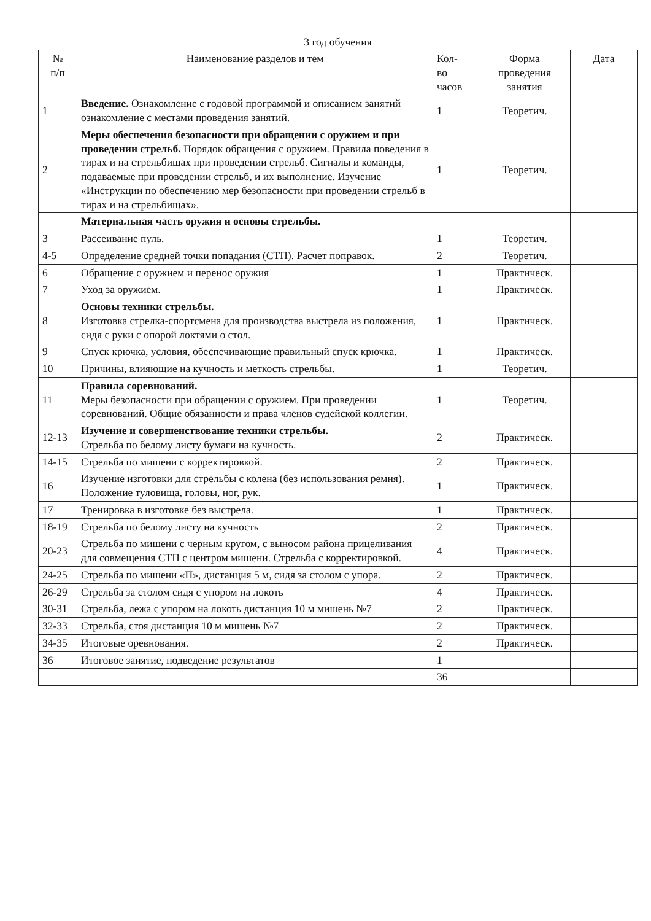3 год обучения
| № п/п | Наименование разделов и тем | Кол- во часов | Форма проведения занятия | Дата |
| --- | --- | --- | --- | --- |
| 1 | Введение. Ознакомление с годовой программой и описанием занятий ознакомление с местами проведения занятий. | 1 | Теоретич. | |
| 2 | Меры обеспечения безопасности при обращении с оружием и при проведении стрельб. Порядок обращения с оружием. Правила поведения в тирах и на стрельбищах при проведении стрельб. Сигналы и команды, подаваемые при проведении стрельб, и их выполнение. Изучение «Инструкции по обеспечению мер безопасности при проведении стрельб в тирах и на стрельбищах». | 1 | Теоретич. | |
| | Материальная часть оружия и основы стрельбы. | | | |
| 3 | Рассеивание пуль. | 1 | Теоретич. | |
| 4-5 | Определение средней точки попадания (СТП). Расчет поправок. | 2 | Теоретич. | |
| 6 | Обращение с оружием и перенос оружия | 1 | Практическ. | |
| 7 | Уход за оружием. | 1 | Практическ. | |
| 8 | Основы техники стрельбы. Изготовка стрелка-спортсмена для производства выстрела из положения, сидя с руки с опорой локтями о стол. | 1 | Практическ. | |
| 9 | Спуск крючка, условия, обеспечивающие правильный спуск крючка. | 1 | Практическ. | |
| 10 | Причины, влияющие на кучность и меткость стрельбы. | 1 | Теоретич. | |
| 11 | Правила соревнований. Меры безопасности при обращении с оружием. При проведении соревнований. Общие обязанности и права членов судейской коллегии. | 1 | Теоретич. | |
| 12-13 | Изучение и совершенствование техники стрельбы. Стрельба по белому листу бумаги на кучность. | 2 | Практическ. | |
| 14-15 | Стрельба по мишени с корректировкой. | 2 | Практическ. | |
| 16 | Изучение изготовки для стрельбы с колена (без использования ремня). Положение туловища, головы, ног, рук. | 1 | Практическ. | |
| 17 | Тренировка в изготовке без выстрела. | 1 | Практическ. | |
| 18-19 | Стрельба по белому листу на кучность | 2 | Практическ. | |
| 20-23 | Стрельба по мишени с черным кругом, с выносом района прицеливания для совмещения СТП с центром мишени. Стрельба с корректировкой. | 4 | Практическ. | |
| 24-25 | Стрельба по мишени «П», дистанция 5 м, сидя за столом с упора. | 2 | Практическ. | |
| 26-29 | Стрельба за столом сидя с упором на локоть | 4 | Практическ. | |
| 30-31 | Стрельба, лежа с упором на локоть дистанция 10 м мишень №7 | 2 | Практическ. | |
| 32-33 | Стрельба, стоя дистанция 10 м мишень №7 | 2 | Практическ. | |
| 34-35 | Итоговые оревнования. | 2 | Практическ. | |
| 36 | Итоговое занятие, подведение результатов | 1 | | |
| | | 36 | | |